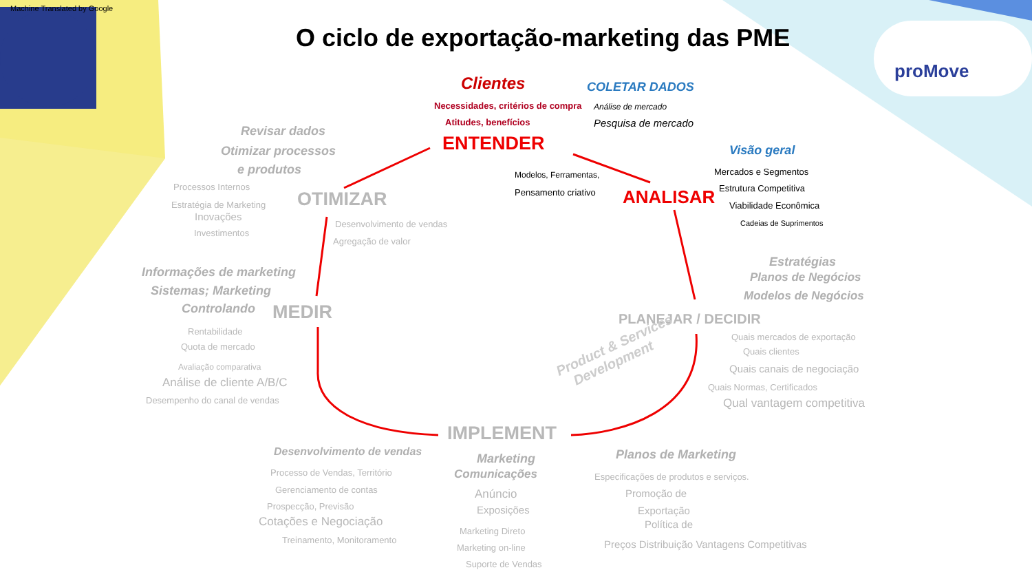Machine Translated by Google
proMove
O ciclo de exportação-marketing das PME
Clientes COLETAR DADOS
Necessidades, critérios de compra Análise de mercado
Atitudes, benefícios Pesquisa de mercado
ENTENDER Visão geral
Modelos, Ferramentas,
Pensamento criativo ANALISAR
Mercados e Segmentos
Estrutura Competitiva
Viabilidade Econômica
Cadeias de Suprimentos
Revisar dados
Otimizar processos
e produtos
Processos Internos
Estratégia de Marketing
Inovações
Investimentos
OTIMIZAR
Desenvolvimento de vendas
Agregação de valor
Estratégias
Planos de Negócios
Modelos de Negócios
Informações de marketing
Sistemas; Marketing
Controlando MEDIR PLANEJAR / DECIDIR
Rentabilidade
Quota de mercado
Quais mercados de exportação
Quais clientes
Quais canais de negociação
Avaliação comparativa
Análise de cliente A/B/C
Desempenho do canal de vendas
Quais Normas, Certificados
Qual vantagem competitiva
Product & Services
Development
IMPLEMENT
Desenvolvimento de vendas Marketing
Comunicações
Planos de Marketing
Processo de Vendas, Território
Gerenciamento de contas
Prospecção, Previsão
Cotações e Negociação
Treinamento, Monitoramento
Anúncio
Exposições
Marketing Direto
Marketing on-line
Suporte de Vendas
Especificações de produtos e serviços.
Promoção de
Exportação
Política de
Preços Distribuição Vantagens Competitivas